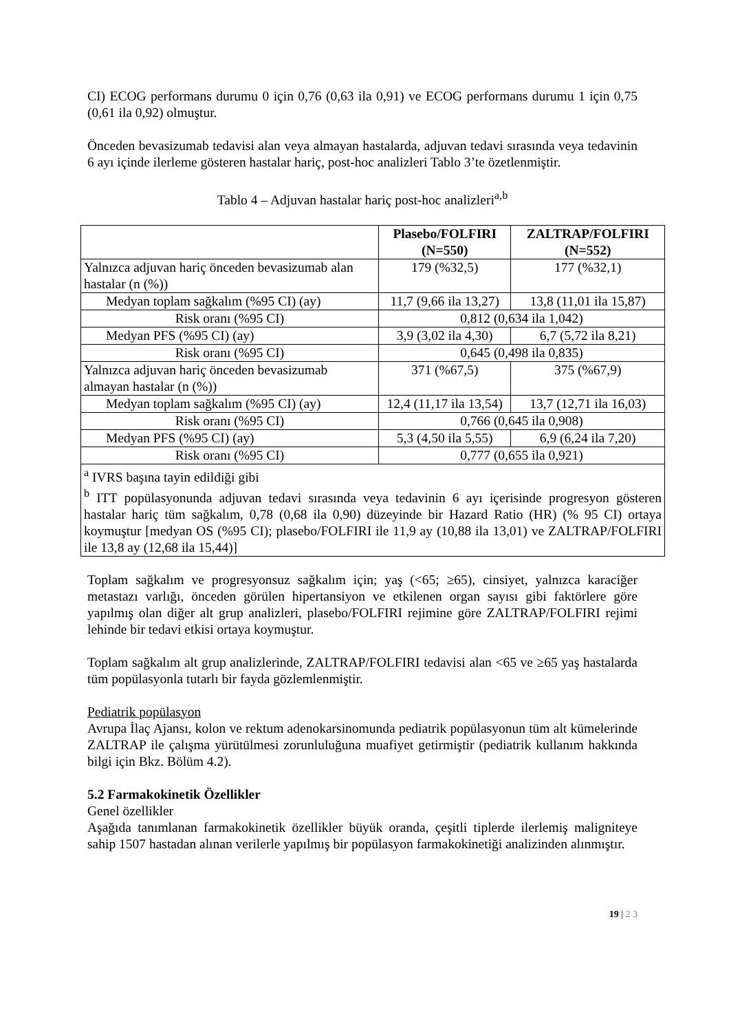CI) ECOG performans durumu 0 için 0,76 (0,63 ila 0,91) ve ECOG performans durumu 1 için 0,75 (0,61 ila 0,92) olmuştur.
Önceden bevasizumab tedavisi alan veya almayan hastalarda, adjuvan tedavi sırasında veya tedavinin 6 ayı içinde ilerleme gösteren hastalar hariç, post-hoc analizleri Tablo 3’te özetlenmiştir.
Tablo 4 – Adjuvan hastalar hariç post-hoc analizleri<sup>a,b</sup>
| | Plasebo/FOLFIRI (N=550) | ZALTRAP/FOLFIRI (N=552) |
| --- | --- | --- |
| Yalnızca adjuvan hariç önceden bevasizumab alan hastalar (n (%)) | 179 (%32,5) | 177 (%32,1) |
| Medyan toplam sağkalım (%95 CI) (ay) | 11,7 (9,66 ila 13,27) | 13,8 (11,01 ila 15,87) |
| Risk oranı (%95 CI) | 0,812 (0,634 ila 1,042) | |
| Medyan PFS (%95 CI) (ay) | 3,9 (3,02 ila 4,30) | 6,7 (5,72 ila 8,21) |
| Risk oranı (%95 CI) | 0,645 (0,498 ila 0,835) | |
| Yalnızca adjuvan hariç önceden bevasizumab almayan hastalar (n (%)) | 371 (%67,5) | 375 (%67,9) |
| Medyan toplam sağkalım (%95 CI) (ay) | 12,4 (11,17 ila 13,54) | 13,7 (12,71 ila 16,03) |
| Risk oranı (%95 CI) | 0,766 (0,645 ila 0,908) | |
| Medyan PFS (%95 CI) (ay) | 5,3 (4,50 ila 5,55) | 6,9 (6,24 ila 7,20) |
| Risk oranı (%95 CI) | 0,777 (0,655 ila 0,921) | |
| <sup>a</sup> IVRS başına tayin edildiği gibi <sup>b</sup> ITT popülasyonunda adjuvan tedavi sırasında veya tedavinin 6 ayı içerisinde progresyon gösteren hastalar hariç tüm sağkalım, 0,78 (0,68 ila 0,90) düzeyinde bir Hazard Ratio (HR) (% 95 CI) ortaya koymuştur [medyan OS (%95 CI); plasebo/FOLFIRI ile 11,9 ay (10,88 ila 13,01) ve ZALTRAP/FOLFIRI ile 13,8 ay (12,68 ila 15,44)] | | |
Toplam sağkalım ve progresyonsuz sağkalım için; yaş (<65; ≥65), cinsiyet, yalnızca karaciğer metastazı varlığı, önceden görülen hipertansiyon ve etkilenen organ sayısı gibi faktörlere göre yapılmış olan diğer alt grup analizleri, plasebo/FOLFIRI rejimine göre ZALTRAP/FOLFIRI rejimi lehinde bir tedavi etkisi ortaya koymuştur.
Toplam sağkalım alt grup analizlerinde, ZALTRAP/FOLFIRI tedavisi alan <65 ve ≥65 yaş hastalarda tüm popülasyonla tutarlı bir fayda gözlemlenmiştir.
Pediatrik popülasyon
Avrupa İlaç Ajansı, kolon ve rektum adenokarsinomunda pediatrik popülasyonun tüm alt kümelerinde ZALTRAP ile çalışma yürütülmesi zorunluluğuna muafiyet getirmiştir (pediatrik kullanım hakkında bilgi için Bkz. Bölüm 4.2).
5.2 Farmakokinetik Özellikler
Genel özellikler
Aşağıda tanımlanan farmakokinetik özellikler büyük oranda, çeşitli tiplerde ilerlemiş maligniteye sahip 1507 hastadan alınan verilerle yapılmış bir popülasyon farmakokinetiği analizinden alınmıştır.
19 | 2 3